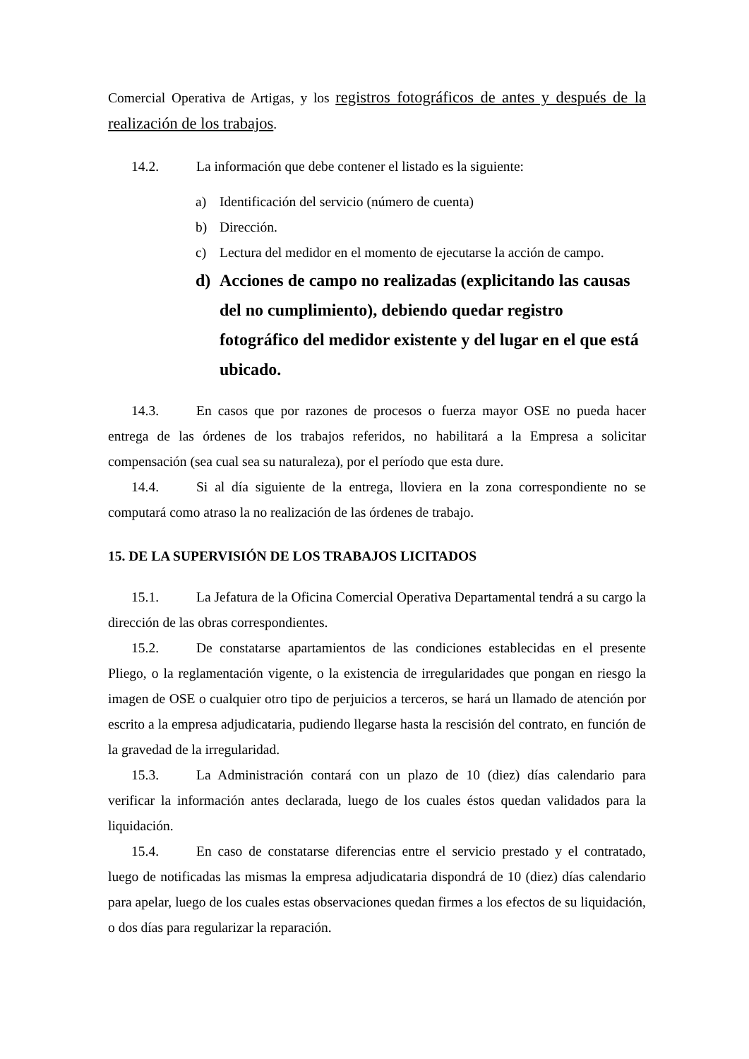Comercial Operativa de Artigas, y los registros fotográficos de antes y después de la realización de los trabajos.
14.2. La información que debe contener el listado es la siguiente:
a) Identificación del servicio (número de cuenta)
b) Dirección.
c) Lectura del medidor en el momento de ejecutarse la acción de campo.
d) Acciones de campo no realizadas (explicitando las causas del no cumplimiento), debiendo quedar registro fotográfico del medidor existente y del lugar en el que está ubicado.
14.3. En casos que por razones de procesos o fuerza mayor OSE no pueda hacer entrega de las órdenes de los trabajos referidos, no habilitará a la Empresa a solicitar compensación (sea cual sea su naturaleza), por el período que esta dure.
14.4. Si al día siguiente de la entrega, lloviera en la zona correspondiente no se computará como atraso la no realización de las órdenes de trabajo.
15. DE LA SUPERVISIÓN DE LOS TRABAJOS LICITADOS
15.1. La Jefatura de la Oficina Comercial Operativa Departamental tendrá a su cargo la dirección de las obras correspondientes.
15.2. De constatarse apartamientos de las condiciones establecidas en el presente Pliego, o la reglamentación vigente, o la existencia de irregularidades que pongan en riesgo la imagen de OSE o cualquier otro tipo de perjuicios a terceros, se hará un llamado de atención por escrito a la empresa adjudicataria, pudiendo llegarse hasta la rescisión del contrato, en función de la gravedad de la irregularidad.
15.3. La Administración contará con un plazo de 10 (diez) días calendario para verificar la información antes declarada, luego de los cuales éstos quedan validados para la liquidación.
15.4. En caso de constatarse diferencias entre el servicio prestado y el contratado, luego de notificadas las mismas la empresa adjudicataria dispondrá de 10 (diez) días calendario para apelar, luego de los cuales estas observaciones quedan firmes a los efectos de su liquidación, o dos días para regularizar la reparación.